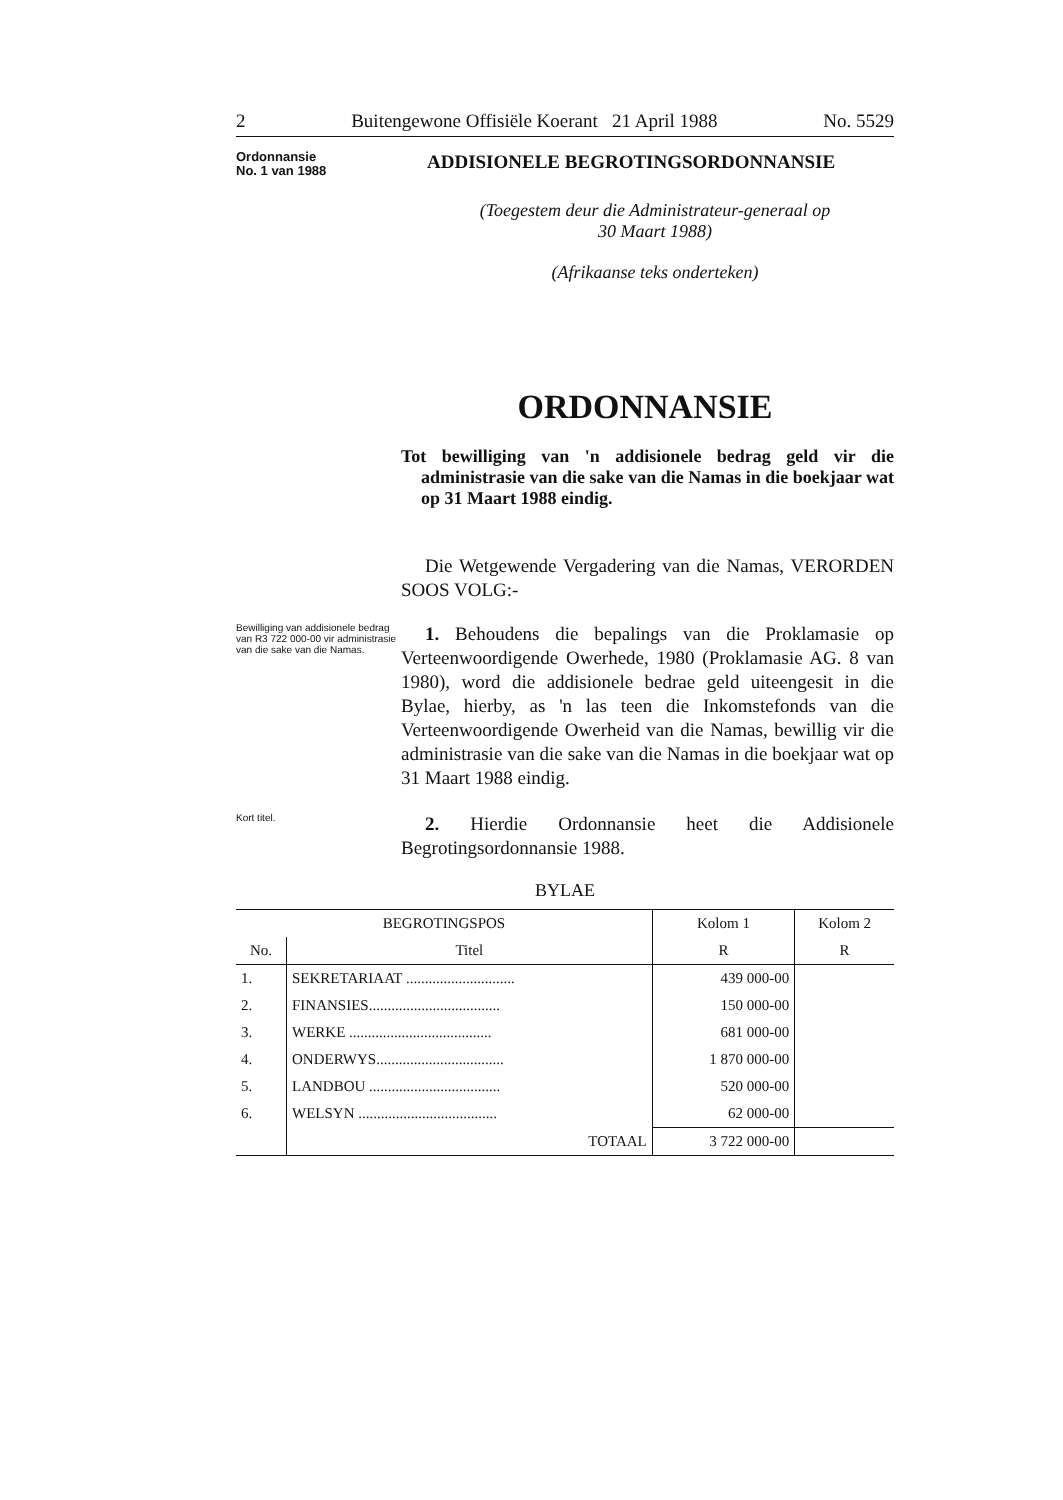2 Buitengewone Offisiële Koerant 21 April 1988 No. 5529
Ordonnansie
No. 1 van 1988
ADDISIONELE BEGROTINGSORDONNANSIE
(Toegestem deur die Administrateur-generaal op
30 Maart 1988)
(Afrikaanse teks onderteken)
ORDONNANSIE
Tot bewilliging van 'n addisionele bedrag geld vir die administrasie van die sake van die Namas in die boekjaar wat op 31 Maart 1988 eindig.
Die Wetgewende Vergadering van die Namas, VERORDEN SOOS VOLG:-
Bewilliging van addisionele bedrag van R3 722 000-00 vir administrasie van die sake van die Namas.
1. Behoudens die bepalings van die Proklamasie op Verteenwoordigende Owerhede, 1980 (Proklamasie AG. 8 van 1980), word die addisionele bedrae geld uiteengesit in die Bylae, hierby, as 'n las teen die Inkomstefonds van die Verteenwoordigende Owerheid van die Namas, bewillig vir die administrasie van die sake van die Namas in die boekjaar wat op 31 Maart 1988 eindig.
Kort titel.
2. Hierdie Ordonnansie heet die Addisionele Begrotingsordonnansie 1988.
BYLAE
| BEGROTINGSPOS | | Kolom 1 | Kolom 2 |
| --- | --- | --- | --- |
| No. | Titel | R | R |
| 1. | SEKRETARIAAT ............................. | 439 000-00 | |
| 2. | FINANSIES................................... | 150 000-00 | |
| 3. | WERKE ...................................... | 681 000-00 | |
| 4. | ONDERWYS.................................. | 1 870 000-00 | |
| 5. | LANDBOU ................................... | 520 000-00 | |
| 6. | WELSYN ..................................... | 62 000-00 | |
| | TOTAAL | 3 722 000-00 | |